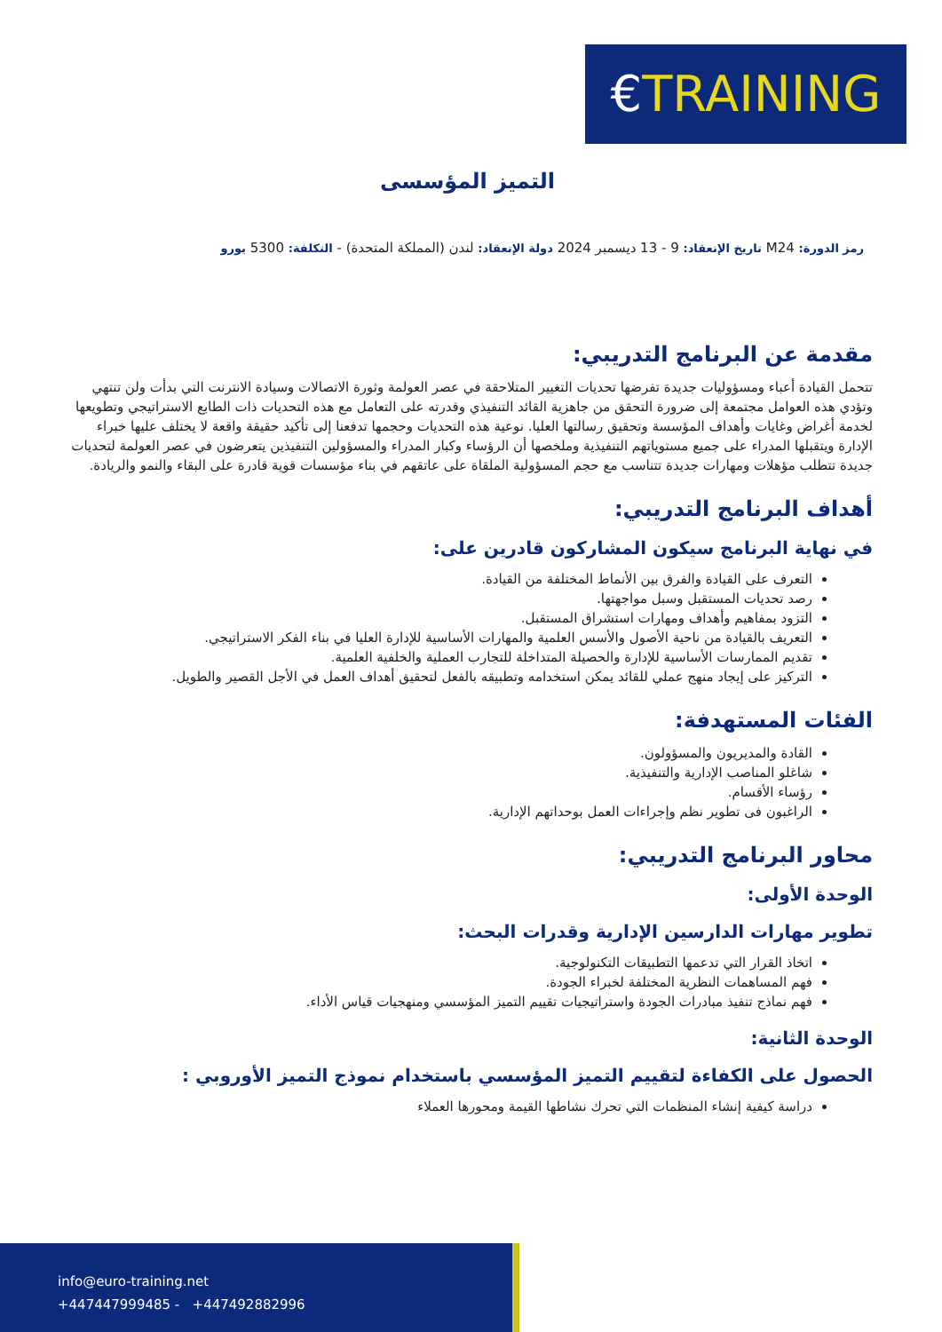€TRAINING
التميز المؤسسى
رمز الدورة: M24 تاريخ الإنعقاد: 9 - 13 ديسمبر 2024 دولة الإنعقاد: لندن (المملكة المتحدة) - التكلفة: 5300 يورو
مقدمة عن البرنامج التدريبي:
تتحمل القيادة أعباء ومسؤوليات جديدة تفرضها تحديات التغيير المتلاحقة في عصر العولمة وثورة الاتصالات وسيادة الانترنت التي بدأت ولن تنتهي وتؤدي هذه العوامل مجتمعة إلى ضرورة التحقق من جاهزية القائد التنفيذي وقدرته على التعامل مع هذه التحديات ذات الطابع الاستراتيجي وتطويعها لخدمة أغراض وغايات وأهداف المؤسسة وتحقيق رسالتها العليا. نوعية هذه التحديات وحجمها تدفعنا إلى تأكيد حقيقة واقعة لا يختلف عليها خبراء الإدارة ويتقبلها المدراء على جميع مستوياتهم التنفيذية وملخصها أن الرؤساء وكبار المدراء والمسؤولين التنفيذين يتعرضون في عصر العولمة لتحديات جديدة تتطلب مؤهلات ومهارات جديدة تتناسب مع حجم المسؤولية الملقاة على عاتقهم في بناء مؤسسات قوية قادرة على البقاء والنمو والريادة.
أهداف البرنامج التدريبي:
في نهاية البرنامج سيكون المشاركون قادرين على:
التعرف على القيادة والفرق بين الأنماط المختلفة من القيادة.
رصد تحديات المستقبل وسبل مواجهتها.
التزود بمفاهيم وأهداف ومهارات استشراق المستقبل.
التعريف بالقيادة من ناحية الأصول والأسس العلمية والمهارات الأساسية للإدارة العليا في بناء الفكر الاستراتيجي.
تقديم الممارسات الأساسية للإدارة والحصيلة المتداخلة للتجارب العملية والخلفية العلمية.
التركيز على إيجاد منهج عملي للقائد يمكن استخدامه وتطبيقه بالفعل لتحقيق أهداف العمل في الأجل القصير والطويل.
الفئات المستهدفة:
القادة والمديريون والمسؤولون.
شاغلو المناصب الإدارية والتنفيذية.
رؤساء الأقسام.
الراغبون فى تطوير نظم وإجراءات العمل بوحداتهم الإدارية.
محاور البرنامج التدريبي:
الوحدة الأولى:
تطوير مهارات الدارسين الإدارية وقدرات البحث:
اتخاذ القرار التي تدعمها التطبيقات التكنولوجية.
فهم المساهمات النظرية المختلفة لخبراء الجودة.
فهم نماذج تنفيذ مبادرات الجودة واستراتيجيات تقييم التميز المؤسسي ومنهجيات قياس الأداء.
الوحدة الثانية:
الحصول على الكفاءة لتقييم التميز المؤسسي باستخدام نموذج التميز الأوروبي :
دراسة كيفية إنشاء المنظمات التي تحرك نشاطها القيمة ومحورها العملاء
info@euro-training.net
+447447999485 - +447492882996